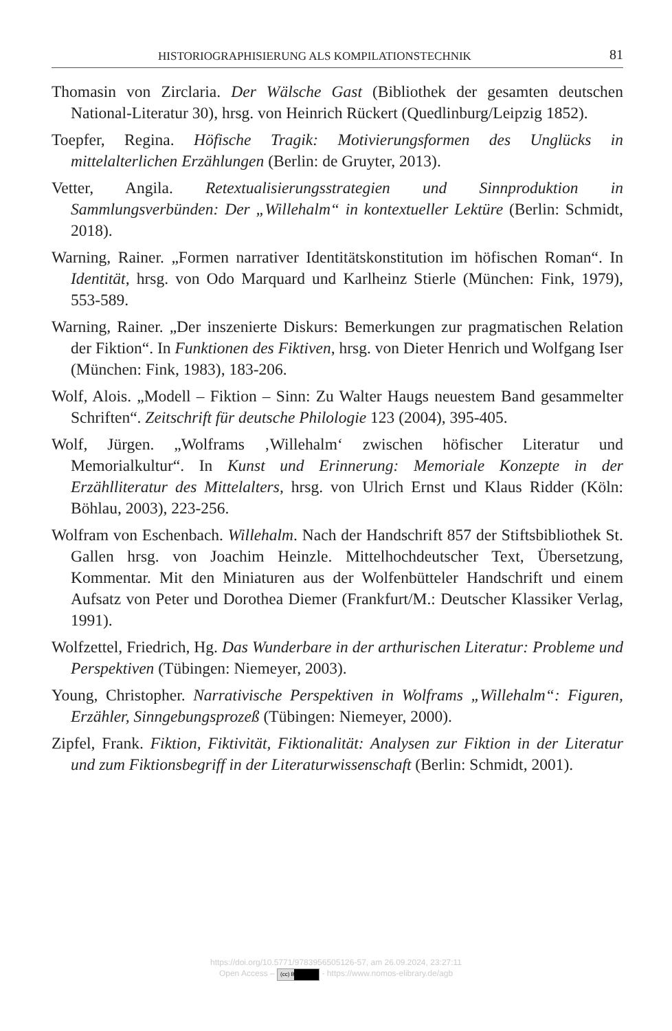HISTORIOGRAPHISIERUNG ALS KOMPILATIONSTECHNIK 81
Thomasin von Zirclaria. Der Wälsche Gast (Bibliothek der gesamten deutschen National-Literatur 30), hrsg. von Heinrich Rückert (Quedlinburg/Leipzig 1852).
Toepfer, Regina. Höfische Tragik: Motivierungsformen des Unglücks in mittelalterlichen Erzählungen (Berlin: de Gruyter, 2013).
Vetter, Angila. Retextualisierungsstrategien und Sinnproduktion in Sammlungsverbünden: Der „Willehalm“ in kontextueller Lektüre (Berlin: Schmidt, 2018).
Warning, Rainer. „Formen narrativer Identitätskonstitution im höfischen Roman“. In Identität, hrsg. von Odo Marquard und Karlheinz Stierle (München: Fink, 1979), 553-589.
Warning, Rainer. „Der inszenierte Diskurs: Bemerkungen zur pragmatischen Relation der Fiktion“. In Funktionen des Fiktiven, hrsg. von Dieter Henrich und Wolfgang Iser (München: Fink, 1983), 183-206.
Wolf, Alois. „Modell – Fiktion – Sinn: Zu Walter Haugs neuestem Band gesammelter Schriften“. Zeitschrift für deutsche Philologie 123 (2004), 395-405.
Wolf, Jürgen. „Wolframs ‚Willehalm‘ zwischen höfischer Literatur und Memorialkultur“. In Kunst und Erinnerung: Memoriale Konzepte in der Erzählliteratur des Mittelalters, hrsg. von Ulrich Ernst und Klaus Ridder (Köln: Böhlau, 2003), 223-256.
Wolfram von Eschenbach. Willehalm. Nach der Handschrift 857 der Stiftsbibliothek St. Gallen hrsg. von Joachim Heinzle. Mittelhochdeutscher Text, Übersetzung, Kommentar. Mit den Miniaturen aus der Wolfenbütteler Handschrift und einem Aufsatz von Peter und Dorothea Diemer (Frankfurt/M.: Deutscher Klassiker Verlag, 1991).
Wolfzettel, Friedrich, Hg. Das Wunderbare in der arthurischen Literatur: Probleme und Perspektiven (Tübingen: Niemeyer, 2003).
Young, Christopher. Narrativische Perspektiven in Wolframs „Willehalm“: Figuren, Erzähler, Sinngebungsprozeß (Tübingen: Niemeyer, 2000).
Zipfel, Frank. Fiktion, Fiktivität, Fiktionalität: Analysen zur Fiktion in der Literatur und zum Fiktionsbegriff in der Literaturwissenschaft (Berlin: Schmidt, 2001).
https://doi.org/10.5771/9783956505126-57, am 26.09.2024, 23:27:11
Open Access – (cc) BY - https://www.nomos-elibrary.de/agb